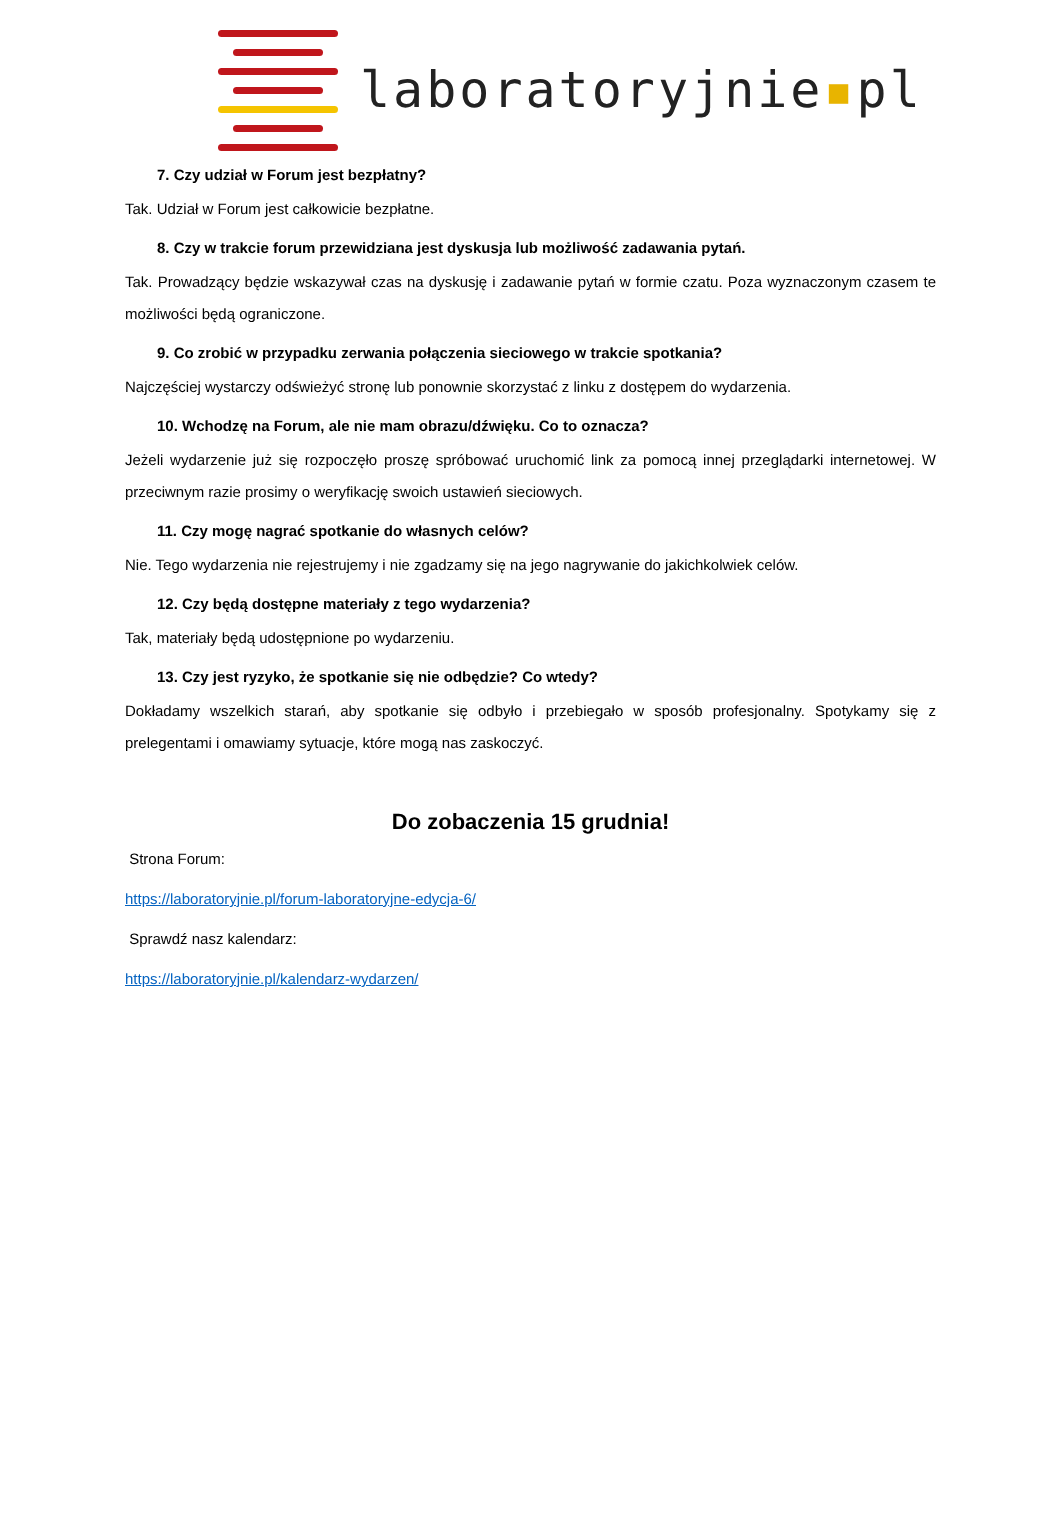laboratoryjnie▪pl
7. Czy udział w Forum jest bezpłatny?
Tak. Udział w Forum jest całkowicie bezpłatne.
8. Czy w trakcie forum przewidziana jest dyskusja lub możliwość zadawania pytań.
Tak. Prowadzący będzie wskazywał czas na dyskusję i zadawanie pytań w formie czatu. Poza wyznaczonym czasem te możliwości będą ograniczone.
9. Co zrobić w przypadku zerwania połączenia sieciowego w trakcie spotkania?
Najczęściej wystarczy odświeżyć stronę lub ponownie skorzystać z linku z dostępem do wydarzenia.
10. Wchodzę na Forum, ale nie mam obrazu/dźwięku. Co to oznacza?
Jeżeli wydarzenie już się rozpoczęło proszę spróbować uruchomić link za pomocą innej przeglądarki internetowej. W przeciwnym razie prosimy o weryfikację swoich ustawień sieciowych.
11. Czy mogę nagrać spotkanie do własnych celów?
Nie. Tego wydarzenia nie rejestrujemy i nie zgadzamy się na jego nagrywanie do jakichkolwiek celów.
12. Czy będą dostępne materiały z tego wydarzenia?
Tak, materiały będą udostępnione po wydarzeniu.
13. Czy jest ryzyko, że spotkanie się nie odbędzie? Co wtedy?
Dokładamy wszelkich starań, aby spotkanie się odbyło i przebiegało w sposób profesjonalny. Spotykamy się z prelegentami i omawiamy sytuacje, które mogą nas zaskoczyć.
Do zobaczenia 15 grudnia!
Strona Forum:
https://laboratoryjnie.pl/forum-laboratoryjne-edycja-6/
Sprawdź nasz kalendarz:
https://laboratoryjnie.pl/kalendarz-wydarzen/